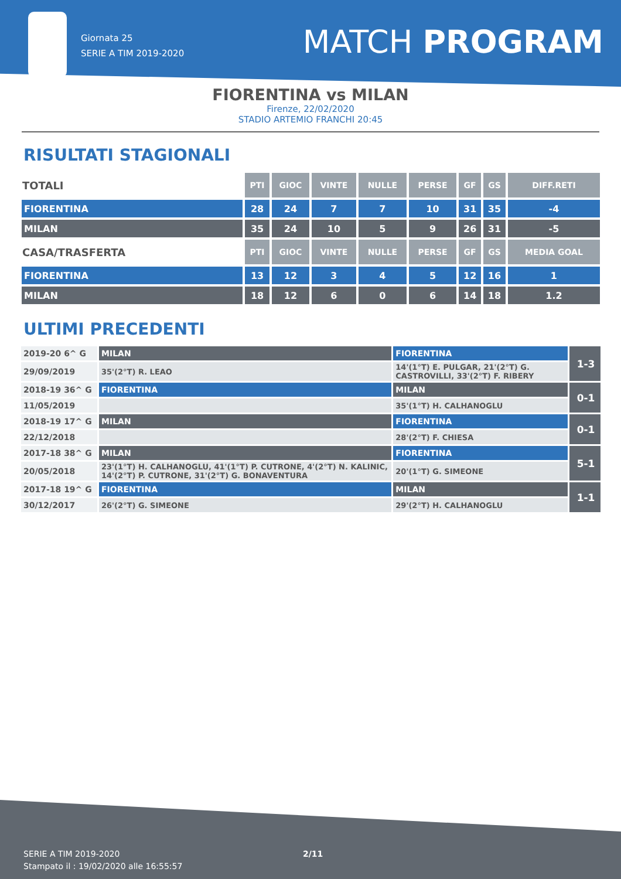Giornata 25
SERIE A TIM 2019-2020
MATCH PROGRAM
FIORENTINA vs MILAN
Firenze, 22/02/2020
STADIO ARTEMIO FRANCHI 20:45
RISULTATI STAGIONALI
| TOTALI | PTI | GIOC | VINTE | NULLE | PERSE | GF | GS | DIFF.RETI |
| FIORENTINA | 28 | 24 | 7 | 7 | 10 | 31 | 35 | -4 |
| MILAN | 35 | 24 | 10 | 5 | 9 | 26 | 31 | -5 |
| CASA/TRASFERTA | PTI | GIOC | VINTE | NULLE | PERSE | GF | GS | MEDIA GOAL |
| FIORENTINA | 13 | 12 | 3 | 4 | 5 | 12 | 16 | 1 |
| MILAN | 18 | 12 | 6 | 0 | 6 | 14 | 18 | 1.2 |
ULTIMI PRECEDENTI
| 2019-20 6^ G | MILAN | FIORENTINA | 1-3 |
| 29/09/2019 | 35'(2°T) R. LEAO | 14'(1°T) E. PULGAR, 21'(2°T) G. CASTROVILLI, 33'(2°T) F. RIBERY | |
| 2018-19 36^ G | FIORENTINA | MILAN | 0-1 |
| 11/05/2019 | | 35'(1°T) H. CALHANOGLU | |
| 2018-19 17^ G | MILAN | FIORENTINA | 0-1 |
| 22/12/2018 | | 28'(2°T) F. CHIESA | |
| 2017-18 38^ G | MILAN | FIORENTINA | 5-1 |
| 20/05/2018 | 23'(1°T) H. CALHANOGLU, 41'(1°T) P. CUTRONE, 4'(2°T) N. KALINIC, 14'(2°T) P. CUTRONE, 31'(2°T) G. BONAVENTURA | 20'(1°T) G. SIMEONE | |
| 2017-18 19^ G | FIORENTINA | MILAN | 1-1 |
| 30/12/2017 | 26'(2°T) G. SIMEONE | 29'(2°T) H. CALHANOGLU | |
SERIE A TIM 2019-2020
Stampato il : 19/02/2020 alle 16:55:57
2/11